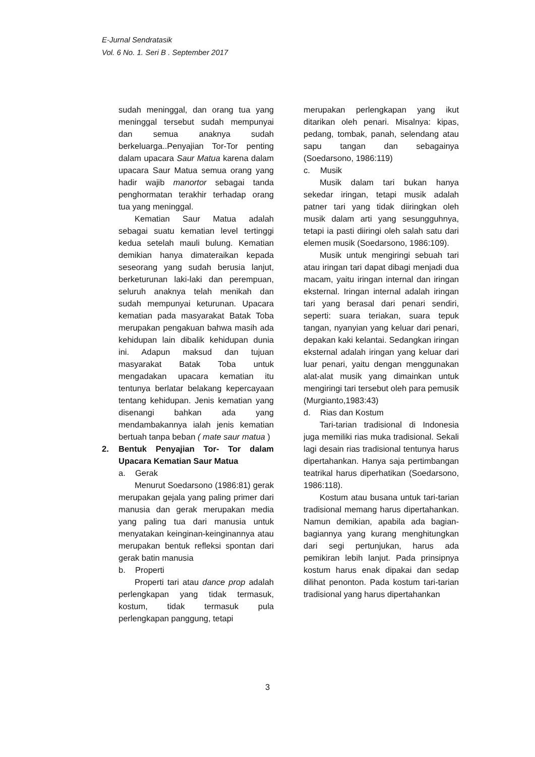E-Jurnal Sendratasik
Vol. 6 No. 1. Seri B . September 2017
sudah meninggal, dan orang tua yang meninggal tersebut sudah mempunyai dan semua anaknya sudah berkeluarga..Penyajian Tor-Tor penting dalam upacara Saur Matua karena dalam upacara Saur Matua semua orang yang hadir wajib manortor sebagai tanda penghormatan terakhir terhadap orang tua yang meninggal.
Kematian Saur Matua adalah sebagai suatu kematian level tertinggi kedua setelah mauli bulung. Kematian demikian hanya dimateraikan kepada seseorang yang sudah berusia lanjut, berketurunan laki-laki dan perempuan, seluruh anaknya telah menikah dan sudah mempunyai keturunan. Upacara kematian pada masyarakat Batak Toba merupakan pengakuan bahwa masih ada kehidupan lain dibalik kehidupan dunia ini. Adapun maksud dan tujuan masyarakat Batak Toba untuk mengadakan upacara kematian itu tentunya berlatar belakang kepercayaan tentang kehidupan. Jenis kematian yang disenangi bahkan ada yang mendambakannya ialah jenis kematian bertuah tanpa beban ( mate saur matua )
2. Bentuk Penyajian Tor- Tor dalam Upacara Kematian Saur Matua
a. Gerak
Menurut Soedarsono (1986:81) gerak merupakan gejala yang paling primer dari manusia dan gerak merupakan media yang paling tua dari manusia untuk menyatakan keinginan-keinginannya atau merupakan bentuk refleksi spontan dari gerak batin manusia
b. Properti
Properti tari atau dance prop adalah perlengkapan yang tidak termasuk, kostum, tidak termasuk pula perlengkapan panggung, tetapi
merupakan perlengkapan yang ikut ditarikan oleh penari. Misalnya: kipas, pedang, tombak, panah, selendang atau sapu tangan dan sebagainya (Soedarsono, 1986:119)
c. Musik
Musik dalam tari bukan hanya sekedar iringan, tetapi musik adalah patner tari yang tidak diiringkan oleh musik dalam arti yang sesungguhnya, tetapi ia pasti diiringi oleh salah satu dari elemen musik (Soedarsono, 1986:109).
Musik untuk mengiringi sebuah tari atau iringan tari dapat dibagi menjadi dua macam, yaitu iringan internal dan iringan eksternal. Iringan internal adalah iringan tari yang berasal dari penari sendiri, seperti: suara teriakan, suara tepuk tangan, nyanyian yang keluar dari penari, depakan kaki kelantai. Sedangkan iringan eksternal adalah iringan yang keluar dari luar penari, yaitu dengan menggunakan alat-alat musik yang dimainkan untuk mengiringi tari tersebut oleh para pemusik (Murgianto,1983:43)
d. Rias dan Kostum
Tari-tarian tradisional di Indonesia juga memiliki rias muka tradisional. Sekali lagi desain rias tradisional tentunya harus dipertahankan. Hanya saja pertimbangan teatrikal harus diperhatikan (Soedarsono, 1986:118).
Kostum atau busana untuk tari-tarian tradisional memang harus dipertahankan. Namun demikian, apabila ada bagian-bagiannya yang kurang menghitungkan dari segi pertunjukan, harus ada pemikiran lebih lanjut. Pada prinsipnya kostum harus enak dipakai dan sedap dilihat penonton. Pada kostum tari-tarian tradisional yang harus dipertahankan
3